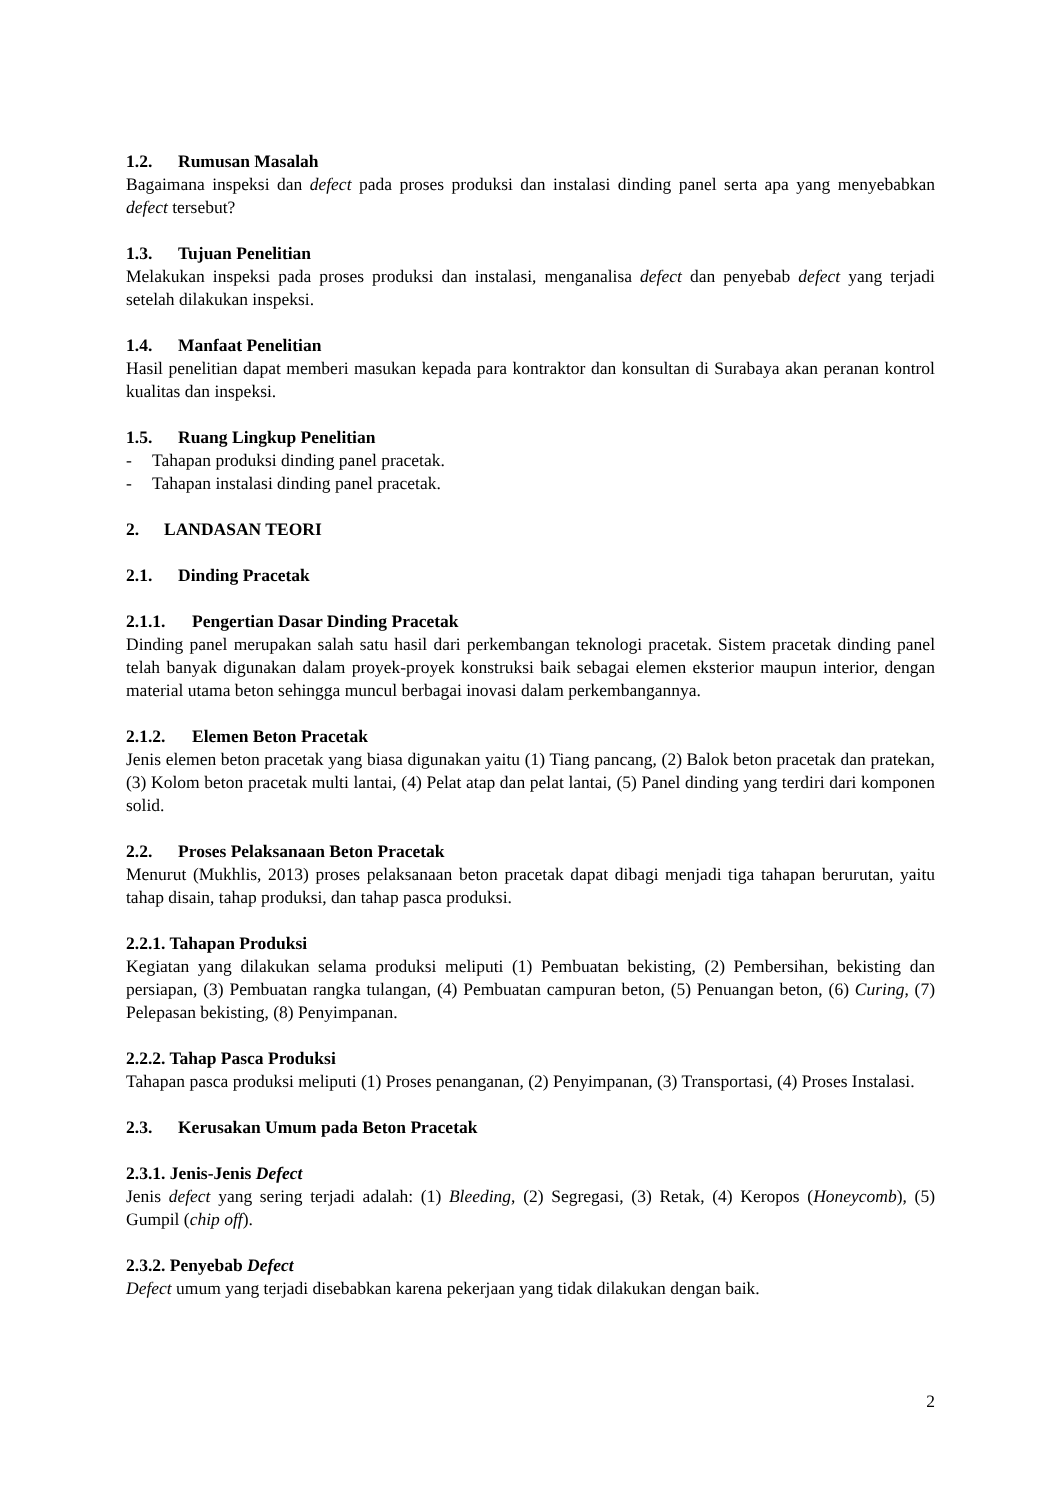1.2. Rumusan Masalah
Bagaimana inspeksi dan defect pada proses produksi dan instalasi dinding panel serta apa yang menyebabkan defect tersebut?
1.3. Tujuan Penelitian
Melakukan inspeksi pada proses produksi dan instalasi, menganalisa defect dan penyebab defect yang terjadi setelah dilakukan inspeksi.
1.4. Manfaat Penelitian
Hasil penelitian dapat memberi masukan kepada para kontraktor dan konsultan di Surabaya akan peranan kontrol kualitas dan inspeksi.
1.5. Ruang Lingkup Penelitian
- Tahapan produksi dinding panel pracetak.
- Tahapan instalasi dinding panel pracetak.
2. LANDASAN TEORI
2.1. Dinding Pracetak
2.1.1. Pengertian Dasar Dinding Pracetak
Dinding panel merupakan salah satu hasil dari perkembangan teknologi pracetak. Sistem pracetak dinding panel telah banyak digunakan dalam proyek-proyek konstruksi baik sebagai elemen eksterior maupun interior, dengan material utama beton sehingga muncul berbagai inovasi dalam perkembangannya.
2.1.2. Elemen Beton Pracetak
Jenis elemen beton pracetak yang biasa digunakan yaitu (1) Tiang pancang, (2) Balok beton pracetak dan pratekan, (3) Kolom beton pracetak multi lantai, (4) Pelat atap dan pelat lantai, (5) Panel dinding yang terdiri dari komponen solid.
2.2. Proses Pelaksanaan Beton Pracetak
Menurut (Mukhlis, 2013) proses pelaksanaan beton pracetak dapat dibagi menjadi tiga tahapan berurutan, yaitu tahap disain, tahap produksi, dan tahap pasca produksi.
2.2.1. Tahapan Produksi
Kegiatan yang dilakukan selama produksi meliputi (1) Pembuatan bekisting, (2) Pembersihan, bekisting dan persiapan, (3) Pembuatan rangka tulangan, (4) Pembuatan campuran beton, (5) Penuangan beton, (6) Curing, (7) Pelepasan bekisting, (8) Penyimpanan.
2.2.2. Tahap Pasca Produksi
Tahapan pasca produksi meliputi (1) Proses penanganan, (2) Penyimpanan, (3) Transportasi, (4) Proses Instalasi.
2.3. Kerusakan Umum pada Beton Pracetak
2.3.1. Jenis-Jenis Defect
Jenis defect yang sering terjadi adalah: (1) Bleeding, (2) Segregasi, (3) Retak, (4) Keropos (Honeycomb), (5) Gumpil (chip off).
2.3.2. Penyebab Defect
Defect umum yang terjadi disebabkan karena pekerjaan yang tidak dilakukan dengan baik.
2